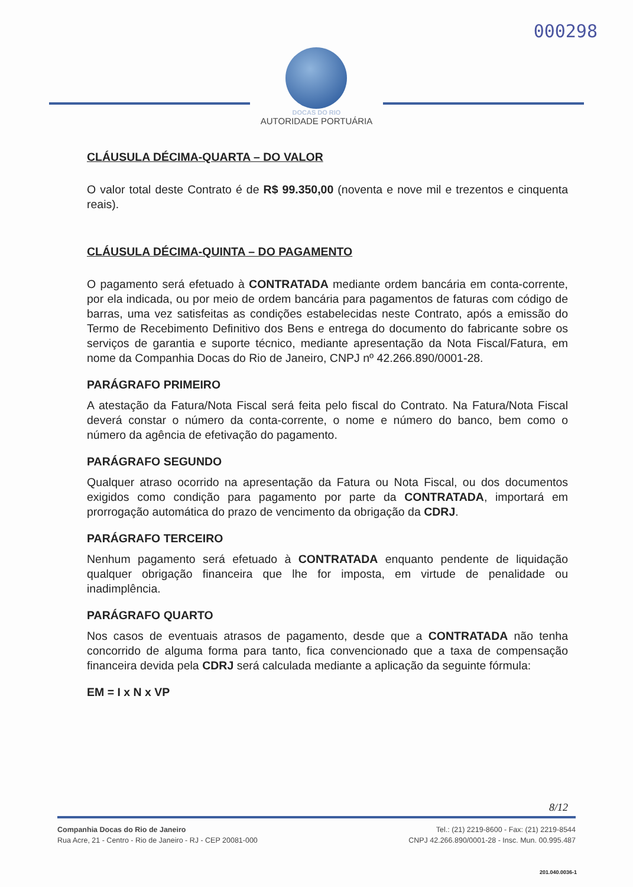000298
DOCAS DO RIO
AUTORIDADE PORTUÁRIA
CLÁUSULA DÉCIMA-QUARTA – DO VALOR
O valor total deste Contrato é de R$ 99.350,00 (noventa e nove mil e trezentos e cinquenta reais).
CLÁUSULA DÉCIMA-QUINTA – DO PAGAMENTO
O pagamento será efetuado à CONTRATADA mediante ordem bancária em conta-corrente, por ela indicada, ou por meio de ordem bancária para pagamentos de faturas com código de barras, uma vez satisfeitas as condições estabelecidas neste Contrato, após a emissão do Termo de Recebimento Definitivo dos Bens e entrega do documento do fabricante sobre os serviços de garantia e suporte técnico, mediante apresentação da Nota Fiscal/Fatura, em nome da Companhia Docas do Rio de Janeiro, CNPJ nº 42.266.890/0001-28.
PARÁGRAFO PRIMEIRO
A atestação da Fatura/Nota Fiscal será feita pelo fiscal do Contrato. Na Fatura/Nota Fiscal deverá constar o número da conta-corrente, o nome e número do banco, bem como o número da agência de efetivação do pagamento.
PARÁGRAFO SEGUNDO
Qualquer atraso ocorrido na apresentação da Fatura ou Nota Fiscal, ou dos documentos exigidos como condição para pagamento por parte da CONTRATADA, importará em prorrogação automática do prazo de vencimento da obrigação da CDRJ.
PARÁGRAFO TERCEIRO
Nenhum pagamento será efetuado à CONTRATADA enquanto pendente de liquidação qualquer obrigação financeira que lhe for imposta, em virtude de penalidade ou inadimplência.
PARÁGRAFO QUARTO
Nos casos de eventuais atrasos de pagamento, desde que a CONTRATADA não tenha concorrido de alguma forma para tanto, fica convencionado que a taxa de compensação financeira devida pela CDRJ será calculada mediante a aplicação da seguinte fórmula:
EM = I x N x VP
8/12
Companhia Docas do Rio de Janeiro
Rua Acre, 21 - Centro - Rio de Janeiro - RJ - CEP 20081-000
Tel.: (21) 2219-8600 - Fax: (21) 2219-8544
CNPJ 42.266.890/0001-28 - Insc. Mun. 00.995.487
201.040.0036-1